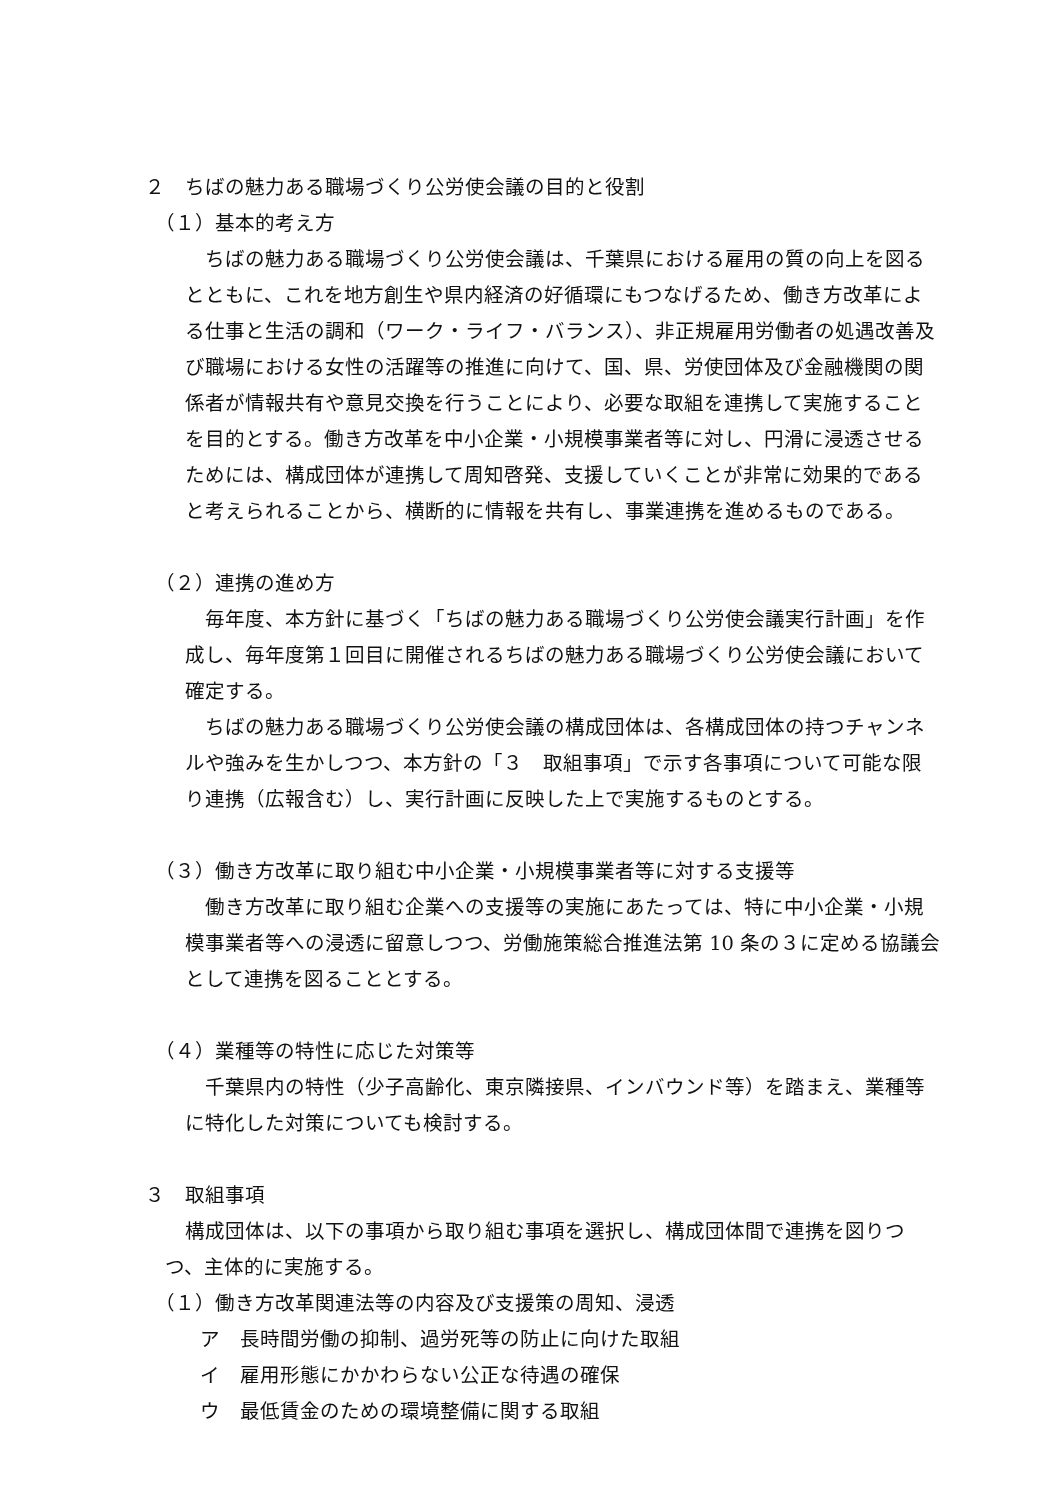２　ちばの魅力ある職場づくり公労使会議の目的と役割
（１）基本的考え方
ちばの魅力ある職場づくり公労使会議は、千葉県における雇用の質の向上を図るとともに、これを地方創生や県内経済の好循環にもつなげるため、働き方改革による仕事と生活の調和（ワーク・ライフ・バランス）、非正規雇用労働者の処遇改善及び職場における女性の活躍等の推進に向けて、国、県、労使団体及び金融機関の関係者が情報共有や意見交換を行うことにより、必要な取組を連携して実施することを目的とする。働き方改革を中小企業・小規模事業者等に対し、円滑に浸透させるためには、構成団体が連携して周知啓発、支援していくことが非常に効果的であると考えられることから、横断的に情報を共有し、事業連携を進めるものである。
（２）連携の進め方
毎年度、本方針に基づく「ちばの魅力ある職場づくり公労使会議実行計画」を作成し、毎年度第１回目に開催されるちばの魅力ある職場づくり公労使会議において確定する。
ちばの魅力ある職場づくり公労使会議の構成団体は、各構成団体の持つチャンネルや強みを生かしつつ、本方針の「３　取組事項」で示す各事項について可能な限り連携（広報含む）し、実行計画に反映した上で実施するものとする。
（３）働き方改革に取り組む中小企業・小規模事業者等に対する支援等
働き方改革に取り組む企業への支援等の実施にあたっては、特に中小企業・小規模事業者等への浸透に留意しつつ、労働施策総合推進法第 10 条の３に定める協議会として連携を図ることとする。
（４）業種等の特性に応じた対策等
千葉県内の特性（少子高齢化、東京隣接県、インバウンド等）を踏まえ、業種等に特化した対策についても検討する。
３　取組事項
構成団体は、以下の事項から取り組む事項を選択し、構成団体間で連携を図りつつ、主体的に実施する。
（１）働き方改革関連法等の内容及び支援策の周知、浸透
ア　長時間労働の抑制、過労死等の防止に向けた取組
イ　雇用形態にかかわらない公正な待遇の確保
ウ　最低賃金のための環境整備に関する取組